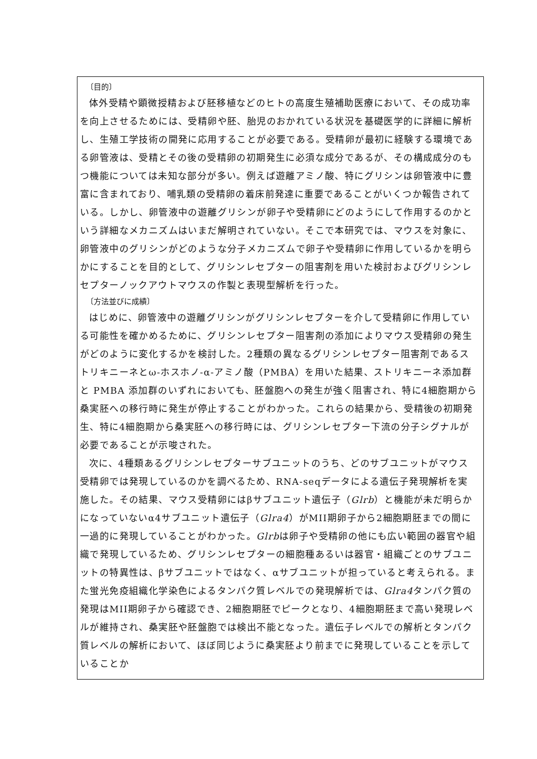〔目的〕
体外受精や顕微授精および胚移植などのヒトの高度生殖補助医療において、その成功率を向上させるためには、受精卵や胚、胎児のおかれている状況を基礎医学的に詳細に解析し、生殖工学技術の開発に応用することが必要である。受精卵が最初に経験する環境である卵管液は、受精とその後の受精卵の初期発生に必須な成分であるが、その構成成分のもつ機能については未知な部分が多い。例えば遊離アミノ酸、特にグリシンは卵管液中に豊富に含まれており、哺乳類の受精卵の着床前発達に重要であることがいくつか報告されている。しかし、卵管液中の遊離グリシンが卵子や受精卵にどのようにして作用するのかという詳細なメカニズムはいまだ解明されていない。そこで本研究では、マウスを対象に、卵管液中のグリシンがどのような分子メカニズムで卵子や受精卵に作用しているかを明らかにすることを目的として、グリシンレセプターの阻害剤を用いた検討およびグリシンレセプターノックアウトマウスの作製と表現型解析を行った。
〔方法並びに成績〕
はじめに、卵管液中の遊離グリシンがグリシンレセプターを介して受精卵に作用している可能性を確かめるために、グリシンレセプター阻害剤の添加によりマウス受精卵の発生がどのように変化するかを検討した。2種類の異なるグリシンレセプター阻害剤であるストリキニーネとω-ホスホノ-α-アミノ酸（PMBA）を用いた結果、ストリキニーネ添加群と PMBA 添加群のいずれにおいても、胚盤胞への発生が強く阻害され、特に4細胞期から桑実胚への移行時に発生が停止することがわかった。これらの結果から、受精後の初期発生、特に4細胞期から桑実胚への移行時には、グリシンレセプター下流の分子シグナルが必要であることが示唆された。
次に、4種類あるグリシンレセプターサブユニットのうち、どのサブユニットがマウス受精卵では発現しているのかを調べるため、RNA-seqデータによる遺伝子発現解析を実施した。その結果、マウス受精卵にはβサブユニット遺伝子（Glrb）と機能が未だ明らかになっていないα4サブユニット遺伝子（Glra4）がMII期卵子から2細胞期胚までの間に一過的に発現していることがわかった。Glrbは卵子や受精卵の他にも広い範囲の器官や組織で発現しているため、グリシンレセプターの細胞種あるいは器官・組織ごとのサブユニットの特異性は、βサブユニットではなく、αサブユニットが担っていると考えられる。また蛍光免疫組織化学染色によるタンパク質レベルでの発現解析では、Glra4タンパク質の発現はMII期卵子から確認でき、2細胞期胚でピークとなり、4細胞期胚まで高い発現レベルが維持され、桑実胚や胚盤胞では検出不能となった。遺伝子レベルでの解析とタンパク質レベルの解析において、ほぼ同じように桑実胚より前までに発現していることを示していることか